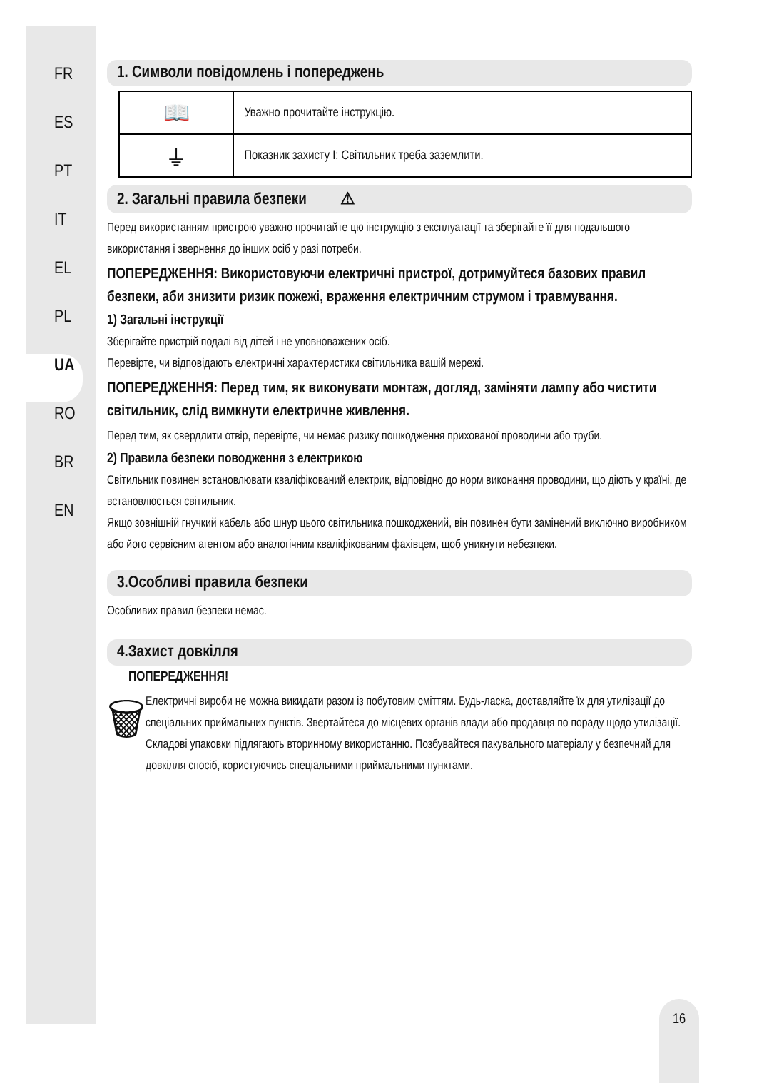FR
ES
PT
IT
EL
PL
UA
RO
BR
EN
1. Символи повідомлень і попереджень
| 📖 | Уважно прочитайте інструкцію. |
| ⏚ | Показник захисту I: Світильник треба заземлити. |
2. Загальні правила безпеки ⚠
Перед використанням пристрою уважно прочитайте цю інструкцію з експлуатації та зберігайте її для подальшого використання і звернення до інших осіб у разі потреби.
ПОПЕРЕДЖЕННЯ: Використовуючи електричні пристрої, дотримуйтеся базових правил безпеки, аби знизити ризик пожежі, враження електричним струмом і травмування.
1) Загальні інструкції
Зберігайте пристрій подалі від дітей і не уповноважених осіб.
Перевірте, чи відповідають електричні характеристики світильника вашій мережі.
ПОПЕРЕДЖЕННЯ: Перед тим, як виконувати монтаж, догляд, заміняти лампу або чистити світильник, слід вимкнути електричне живлення.
Перед тим, як свердлити отвір, перевірте, чи немає ризику пошкодження прихованої проводини або труби.
2) Правила безпеки поводження з електрикою
Світильник повинен встановлювати кваліфікований електрик, відповідно до норм виконання проводини, що діють у країні, де встановлюється світильник.
Якщо зовнішній гнучкий кабель або шнур цього світильника пошкоджений, він повинен бути замінений виключно виробником або його сервісним агентом або аналогічним кваліфікованим фахівцем, щоб уникнути небезпеки.
3.Особливі правила безпеки
Особливих правил безпеки немає.
4.Захист довкілля
ПОПЕРЕДЖЕННЯ!
🗑
Електричні вироби не можна викидати разом із побутовим сміттям. Будь-ласка, доставляйте їх для утилізації до спеціальних приймальних пунктів. Звертайтеся до місцевих органів влади або продавця по пораду щодо утилізації. Складові упаковки підлягають вторинному використанню. Позбувайтеся пакувального матеріалу у безпечний для довкілля спосіб, користуючись спеціальними приймальними пунктами.
16